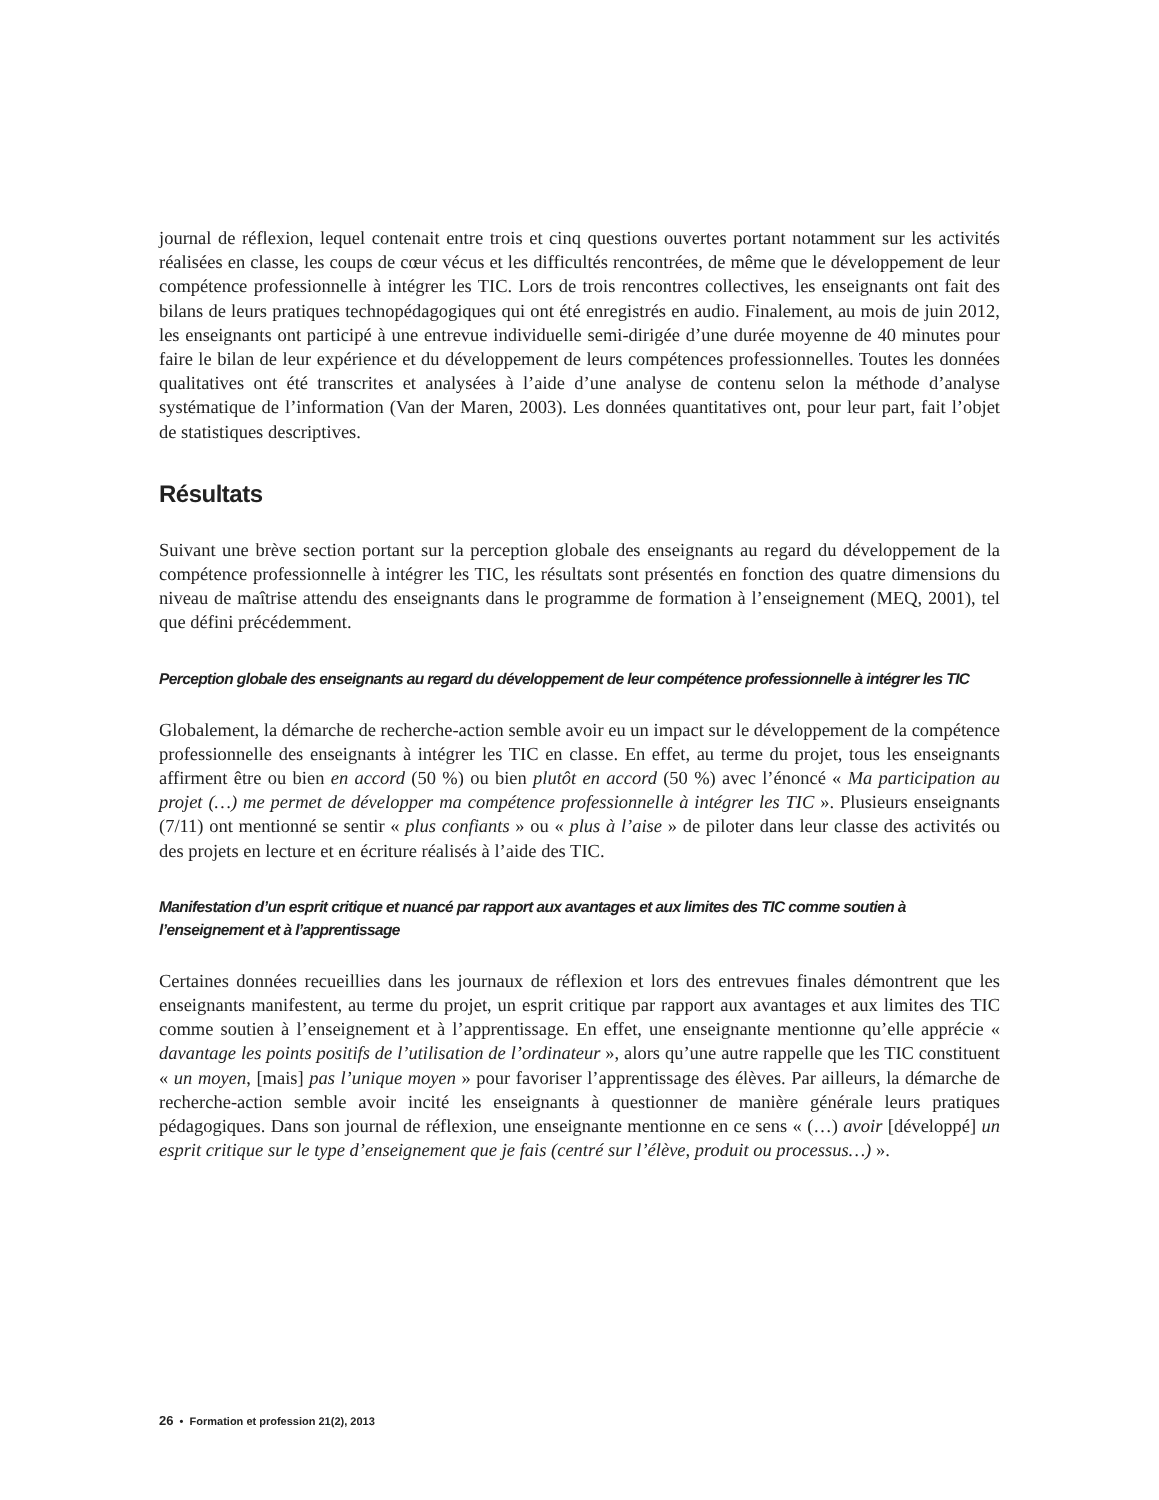journal de réflexion, lequel contenait entre trois et cinq questions ouvertes portant notamment sur les activités réalisées en classe, les coups de cœur vécus et les difficultés rencontrées, de même que le développement de leur compétence professionnelle à intégrer les TIC. Lors de trois rencontres collectives, les enseignants ont fait des bilans de leurs pratiques technopédagogiques qui ont été enregistrés en audio. Finalement, au mois de juin 2012, les enseignants ont participé à une entrevue individuelle semi-dirigée d’une durée moyenne de 40 minutes pour faire le bilan de leur expérience et du développement de leurs compétences professionnelles. Toutes les données qualitatives ont été transcrites et analysées à l’aide d’une analyse de contenu selon la méthode d’analyse systématique de l’information (Van der Maren, 2003). Les données quantitatives ont, pour leur part, fait l’objet de statistiques descriptives.
Résultats
Suivant une brève section portant sur la perception globale des enseignants au regard du développement de la compétence professionnelle à intégrer les TIC, les résultats sont présentés en fonction des quatre dimensions du niveau de maîtrise attendu des enseignants dans le programme de formation à l’enseignement (MEQ, 2001), tel que défini précédemment.
Perception globale des enseignants au regard du développement de leur compétence professionnelle à intégrer les TIC
Globalement, la démarche de recherche-action semble avoir eu un impact sur le développement de la compétence professionnelle des enseignants à intégrer les TIC en classe. En effet, au terme du projet, tous les enseignants affirment être ou bien en accord (50 %) ou bien plutôt en accord (50 %) avec l’énoncé « Ma participation au projet (…) me permet de développer ma compétence professionnelle à intégrer les TIC ». Plusieurs enseignants (7/11) ont mentionné se sentir « plus confiants » ou « plus à l’aise » de piloter dans leur classe des activités ou des projets en lecture et en écriture réalisés à l’aide des TIC.
Manifestation d’un esprit critique et nuancé par rapport aux avantages et aux limites des TIC comme soutien à l’enseignement et à l’apprentissage
Certaines données recueillies dans les journaux de réflexion et lors des entrevues finales démontrent que les enseignants manifestent, au terme du projet, un esprit critique par rapport aux avantages et aux limites des TIC comme soutien à l’enseignement et à l’apprentissage. En effet, une enseignante mentionne qu’elle apprécie « davantage les points positifs de l’utilisation de l’ordinateur », alors qu’une autre rappelle que les TIC constituent « un moyen, [mais] pas l’unique moyen » pour favoriser l’apprentissage des élèves. Par ailleurs, la démarche de recherche-action semble avoir incité les enseignants à questionner de manière générale leurs pratiques pédagogiques. Dans son journal de réflexion, une enseignante mentionne en ce sens « (…) avoir [développé] un esprit critique sur le type d’enseignement que je fais (centré sur l’élève, produit ou processus…) ».
26 • Formation et profession 21(2), 2013